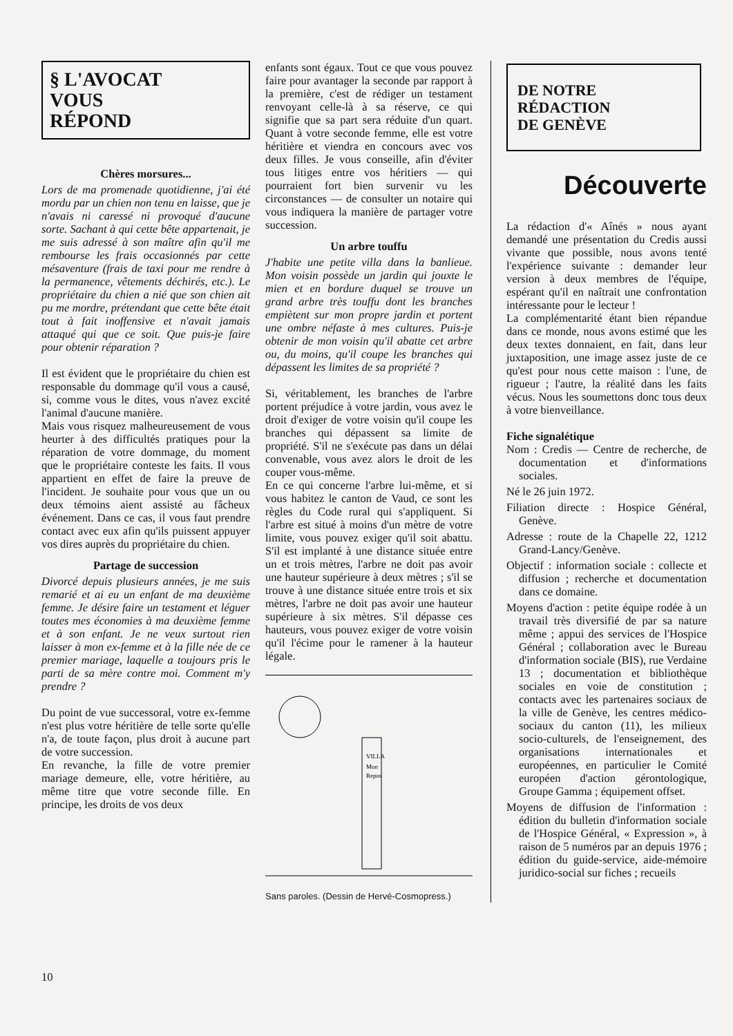§ L'AVOCAT
VOUS
RÉPOND
Chères morsures...
Lors de ma promenade quotidienne, j'ai été mordu par un chien non tenu en laisse, que je n'avais ni caressé ni provoqué d'aucune sorte. Sachant à qui cette bête appartenait, je me suis adressé à son maître afin qu'il me rembourse les frais occasionnés par cette mésaventure (frais de taxi pour me rendre à la permanence, vêtements déchirés, etc.). Le propriétaire du chien a nié que son chien ait pu me mordre, prétendant que cette bête était tout à fait inoffensive et n'avait jamais attaqué qui que ce soit. Que puis-je faire pour obtenir réparation ?
Il est évident que le propriétaire du chien est responsable du dommage qu'il vous a causé, si, comme vous le dites, vous n'avez excité l'animal d'aucune manière.
Mais vous risquez malheureusement de vous heurter à des difficultés pratiques pour la réparation de votre dommage, du moment que le propriétaire conteste les faits. Il vous appartient en effet de faire la preuve de l'incident. Je souhaite pour vous que un ou deux témoins aient assisté au fâcheux événement. Dans ce cas, il vous faut prendre contact avec eux afin qu'ils puissent appuyer vos dires auprès du propriétaire du chien.
Partage de succession
Divorcé depuis plusieurs années, je me suis remarié et ai eu un enfant de ma deuxième femme. Je désire faire un testament et léguer toutes mes économies à ma deuxième femme et à son enfant. Je ne veux surtout rien laisser à mon ex-femme et à la fille née de ce premier mariage, laquelle a toujours pris le parti de sa mère contre moi. Comment m'y prendre ?
Du point de vue successoral, votre ex-femme n'est plus votre héritière de telle sorte qu'elle n'a, de toute façon, plus droit à aucune part de votre succession.
En revanche, la fille de votre premier mariage demeure, elle, votre héritière, au même titre que votre seconde fille. En principe, les droits de vos deux
enfants sont égaux. Tout ce que vous pouvez faire pour avantager la seconde par rapport à la première, c'est de rédiger un testament renvoyant celle-là à sa réserve, ce qui signifie que sa part sera réduite d'un quart. Quant à votre seconde femme, elle est votre héritière et viendra en concours avec vos deux filles. Je vous conseille, afin d'éviter tous litiges entre vos héritiers — qui pourraient fort bien survenir vu les circonstances — de consulter un notaire qui vous indiquera la manière de partager votre succession.
Un arbre touffu
J'habite une petite villa dans la banlieue. Mon voisin possède un jardin qui jouxte le mien et en bordure duquel se trouve un grand arbre très touffu dont les branches empiètent sur mon propre jardin et portent une ombre néfaste à mes cultures. Puis-je obtenir de mon voisin qu'il abatte cet arbre ou, du moins, qu'il coupe les branches qui dépassent les limites de sa propriété ?
Si, véritablement, les branches de l'arbre portent préjudice à votre jardin, vous avez le droit d'exiger de votre voisin qu'il coupe les branches qui dépassent sa limite de propriété. S'il ne s'exécute pas dans un délai convenable, vous avez alors le droit de les couper vous-même.
En ce qui concerne l'arbre lui-même, et si vous habitez le canton de Vaud, ce sont les règles du Code rural qui s'appliquent. Si l'arbre est situé à moins d'un mètre de votre limite, vous pouvez exiger qu'il soit abattu. S'il est implanté à une distance située entre un et trois mètres, l'arbre ne doit pas avoir une hauteur supérieure à deux mètres ; s'il se trouve à une distance située entre trois et six mètres, l'arbre ne doit pas avoir une hauteur supérieure à six mètres. S'il dépasse ces hauteurs, vous pouvez exiger de votre voisin qu'il l'écime pour le ramener à la hauteur légale.
VILLA
Mon
Repos
Sans paroles. (Dessin de Hervé-Cosmopress.)
DE NOTRE
RÉDACTION
DE GENÈVE
Découverte
La rédaction d'« Aînés » nous ayant demandé une présentation du Credis aussi vivante que possible, nous avons tenté l'expérience suivante : demander leur version à deux membres de l'équipe, espérant qu'il en naîtrait une confrontation intéressante pour le lecteur !
La complémentarité étant bien répandue dans ce monde, nous avons estimé que les deux textes donnaient, en fait, dans leur juxtaposition, une image assez juste de ce qu'est pour nous cette maison : l'une, de rigueur ; l'autre, la réalité dans les faits vécus. Nous les soumettons donc tous deux à votre bienveillance.
Fiche signalétique
Nom : Credis — Centre de recherche, de documentation et d'informations sociales.
Né le 26 juin 1972.
Filiation directe : Hospice Général, Genève.
Adresse : route de la Chapelle 22, 1212 Grand-Lancy/Genève.
Objectif : information sociale : collecte et diffusion ; recherche et documentation dans ce domaine.
Moyens d'action : petite équipe rodée à un travail très diversifié de par sa nature même ; appui des services de l'Hospice Général ; collaboration avec le Bureau d'information sociale (BIS), rue Verdaine 13 ; documentation et bibliothèque sociales en voie de constitution ; contacts avec les partenaires sociaux de la ville de Genève, les centres médico-sociaux du canton (11), les milieux socio-culturels, de l'enseignement, des organisations internationales et européennes, en particulier le Comité européen d'action gérontologique, Groupe Gamma ; équipement offset.
Moyens de diffusion de l'information : édition du bulletin d'information sociale de l'Hospice Général, « Expression », à raison de 5 numéros par an depuis 1976 ; édition du guide-service, aide-mémoire juridico-social sur fiches ; recueils
10